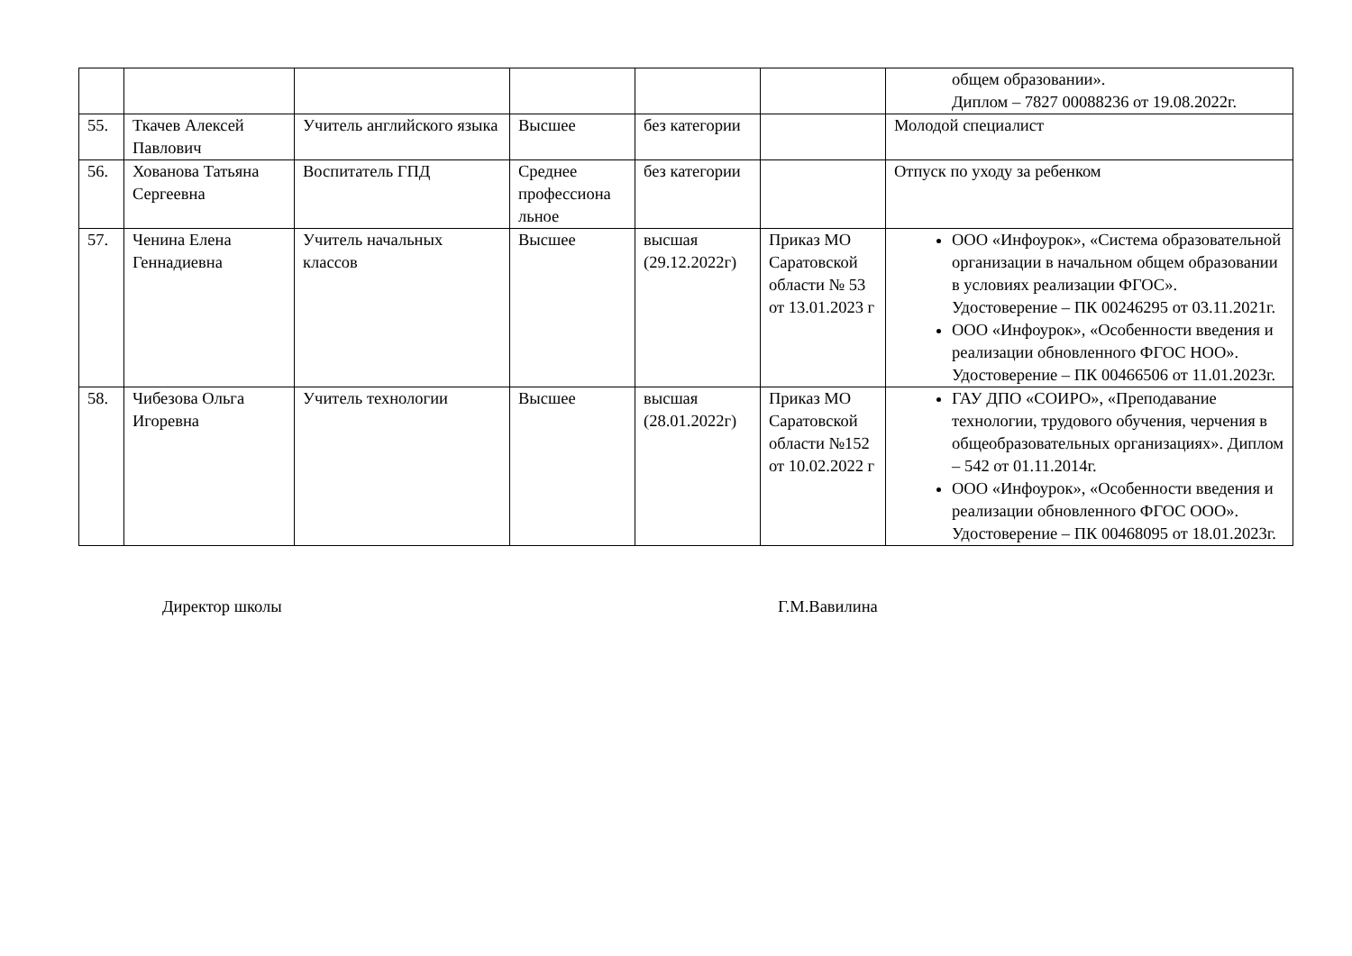| | | | | | | общем образовании». Диплом – 7827 00088236 от 19.08.2022г. |
| 55. | Ткачев Алексей Павлович | Учитель английского языка | Высшее | без категории | | Молодой специалист |
| 56. | Хованова Татьяна Сергеевна | Воспитатель ГПД | Среднее профессиона льное | без категории | | Отпуск по уходу за ребенком |
| 57. | Ченина Елена Геннадиевна | Учитель начальных классов | Высшее | высшая (29.12.2022г) | Приказ МО Саратовской области № 53 от 13.01.2023 г | ООО «Инфоурок», «Система образовательной организации в начальном общем образовании в условиях реализации ФГОС». Удостоверение – ПК 00246295 от 03.11.2021г. ООО «Инфоурок», «Особенности введения и реализации обновленного ФГОС НОО». Удостоверение – ПК 00466506 от 11.01.2023г. |
| 58. | Чибезова Ольга Игоревна | Учитель технологии | Высшее | высшая (28.01.2022г) | Приказ МО Саратовской области №152 от 10.02.2022 г | ГАУ ДПО «СОИРО», «Преподавание технологии, трудового обучения, черчения в общеобразовательных организациях». Диплом – 542 от 01.11.2014г. ООО «Инфоурок», «Особенности введения и реализации обновленного ФГОС ООО». Удостоверение – ПК 00468095 от 18.01.2023г. |
Директор школы Г.М.Вавилина